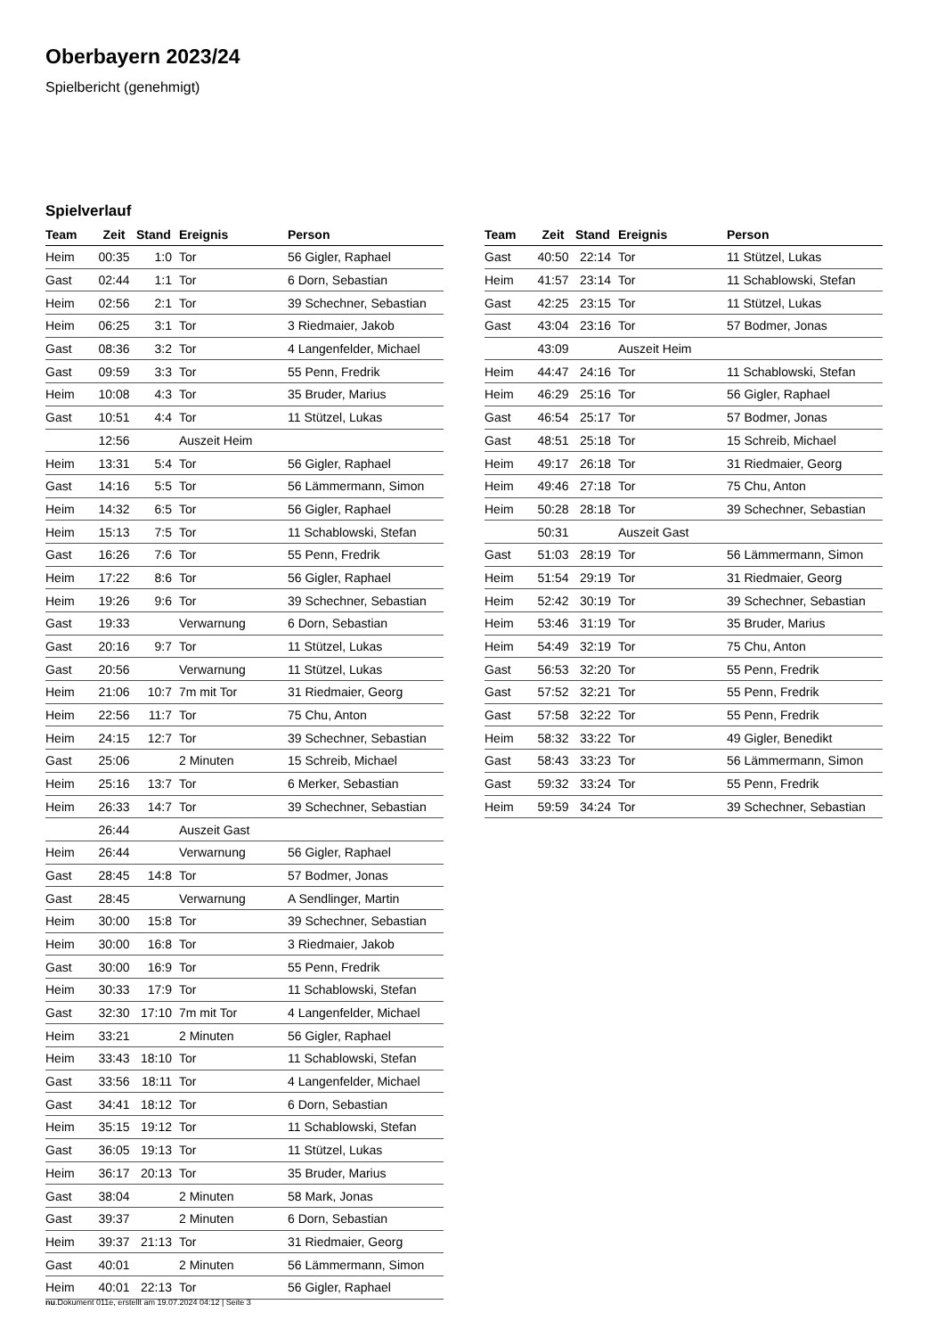Oberbayern 2023/24
Spielbericht (genehmigt)
Spielverlauf
| Team | Zeit | Stand | Ereignis | Person |
| --- | --- | --- | --- | --- |
| Heim | 00:35 | 1:0 | Tor | 56 Gigler, Raphael |
| Gast | 02:44 | 1:1 | Tor | 6 Dorn, Sebastian |
| Heim | 02:56 | 2:1 | Tor | 39 Schechner, Sebastian |
| Heim | 06:25 | 3:1 | Tor | 3 Riedmaier, Jakob |
| Gast | 08:36 | 3:2 | Tor | 4 Langenfelder, Michael |
| Gast | 09:59 | 3:3 | Tor | 55 Penn, Fredrik |
| Heim | 10:08 | 4:3 | Tor | 35 Bruder, Marius |
| Gast | 10:51 | 4:4 | Tor | 11 Stützel, Lukas |
| | 12:56 | | Auszeit Heim | |
| Heim | 13:31 | 5:4 | Tor | 56 Gigler, Raphael |
| Gast | 14:16 | 5:5 | Tor | 56 Lämmermann, Simon |
| Heim | 14:32 | 6:5 | Tor | 56 Gigler, Raphael |
| Heim | 15:13 | 7:5 | Tor | 11 Schablowski, Stefan |
| Gast | 16:26 | 7:6 | Tor | 55 Penn, Fredrik |
| Heim | 17:22 | 8:6 | Tor | 56 Gigler, Raphael |
| Heim | 19:26 | 9:6 | Tor | 39 Schechner, Sebastian |
| Gast | 19:33 | | Verwarnung | 6 Dorn, Sebastian |
| Gast | 20:16 | 9:7 | Tor | 11 Stützel, Lukas |
| Gast | 20:56 | | Verwarnung | 11 Stützel, Lukas |
| Heim | 21:06 | 10:7 | 7m mit Tor | 31 Riedmaier, Georg |
| Heim | 22:56 | 11:7 | Tor | 75 Chu, Anton |
| Heim | 24:15 | 12:7 | Tor | 39 Schechner, Sebastian |
| Gast | 25:06 | | 2 Minuten | 15 Schreib, Michael |
| Heim | 25:16 | 13:7 | Tor | 6 Merker, Sebastian |
| Heim | 26:33 | 14:7 | Tor | 39 Schechner, Sebastian |
| | 26:44 | | Auszeit Gast | |
| Heim | 26:44 | | Verwarnung | 56 Gigler, Raphael |
| Gast | 28:45 | 14:8 | Tor | 57 Bodmer, Jonas |
| Gast | 28:45 | | Verwarnung | A Sendlinger, Martin |
| Heim | 30:00 | 15:8 | Tor | 39 Schechner, Sebastian |
| Heim | 30:00 | 16:8 | Tor | 3 Riedmaier, Jakob |
| Gast | 30:00 | 16:9 | Tor | 55 Penn, Fredrik |
| Heim | 30:33 | 17:9 | Tor | 11 Schablowski, Stefan |
| Gast | 32:30 | 17:10 | 7m mit Tor | 4 Langenfelder, Michael |
| Heim | 33:21 | | 2 Minuten | 56 Gigler, Raphael |
| Heim | 33:43 | 18:10 | Tor | 11 Schablowski, Stefan |
| Gast | 33:56 | 18:11 | Tor | 4 Langenfelder, Michael |
| Gast | 34:41 | 18:12 | Tor | 6 Dorn, Sebastian |
| Heim | 35:15 | 19:12 | Tor | 11 Schablowski, Stefan |
| Gast | 36:05 | 19:13 | Tor | 11 Stützel, Lukas |
| Heim | 36:17 | 20:13 | Tor | 35 Bruder, Marius |
| Gast | 38:04 | | 2 Minuten | 58 Mark, Jonas |
| Gast | 39:37 | | 2 Minuten | 6 Dorn, Sebastian |
| Heim | 39:37 | 21:13 | Tor | 31 Riedmaier, Georg |
| Gast | 40:01 | | 2 Minuten | 56 Lämmermann, Simon |
| Heim | 40:01 | 22:13 | Tor | 56 Gigler, Raphael |
| Team | Zeit | Stand | Ereignis | Person |
| --- | --- | --- | --- | --- |
| Gast | 40:50 | 22:14 | Tor | 11 Stützel, Lukas |
| Heim | 41:57 | 23:14 | Tor | 11 Schablowski, Stefan |
| Gast | 42:25 | 23:15 | Tor | 11 Stützel, Lukas |
| Gast | 43:04 | 23:16 | Tor | 57 Bodmer, Jonas |
| | 43:09 | | Auszeit Heim | |
| Heim | 44:47 | 24:16 | Tor | 11 Schablowski, Stefan |
| Heim | 46:29 | 25:16 | Tor | 56 Gigler, Raphael |
| Gast | 46:54 | 25:17 | Tor | 57 Bodmer, Jonas |
| Gast | 48:51 | 25:18 | Tor | 15 Schreib, Michael |
| Heim | 49:17 | 26:18 | Tor | 31 Riedmaier, Georg |
| Heim | 49:46 | 27:18 | Tor | 75 Chu, Anton |
| Heim | 50:28 | 28:18 | Tor | 39 Schechner, Sebastian |
| | 50:31 | | Auszeit Gast | |
| Gast | 51:03 | 28:19 | Tor | 56 Lämmermann, Simon |
| Heim | 51:54 | 29:19 | Tor | 31 Riedmaier, Georg |
| Heim | 52:42 | 30:19 | Tor | 39 Schechner, Sebastian |
| Heim | 53:46 | 31:19 | Tor | 35 Bruder, Marius |
| Heim | 54:49 | 32:19 | Tor | 75 Chu, Anton |
| Gast | 56:53 | 32:20 | Tor | 55 Penn, Fredrik |
| Gast | 57:52 | 32:21 | Tor | 55 Penn, Fredrik |
| Gast | 57:58 | 32:22 | Tor | 55 Penn, Fredrik |
| Heim | 58:32 | 33:22 | Tor | 49 Gigler, Benedikt |
| Gast | 58:43 | 33:23 | Tor | 56 Lämmermann, Simon |
| Gast | 59:32 | 33:24 | Tor | 55 Penn, Fredrik |
| Heim | 59:59 | 34:24 | Tor | 39 Schechner, Sebastian |
nu.Dokument 011e, erstellt am 19.07.2024 04:12 | Seite 3